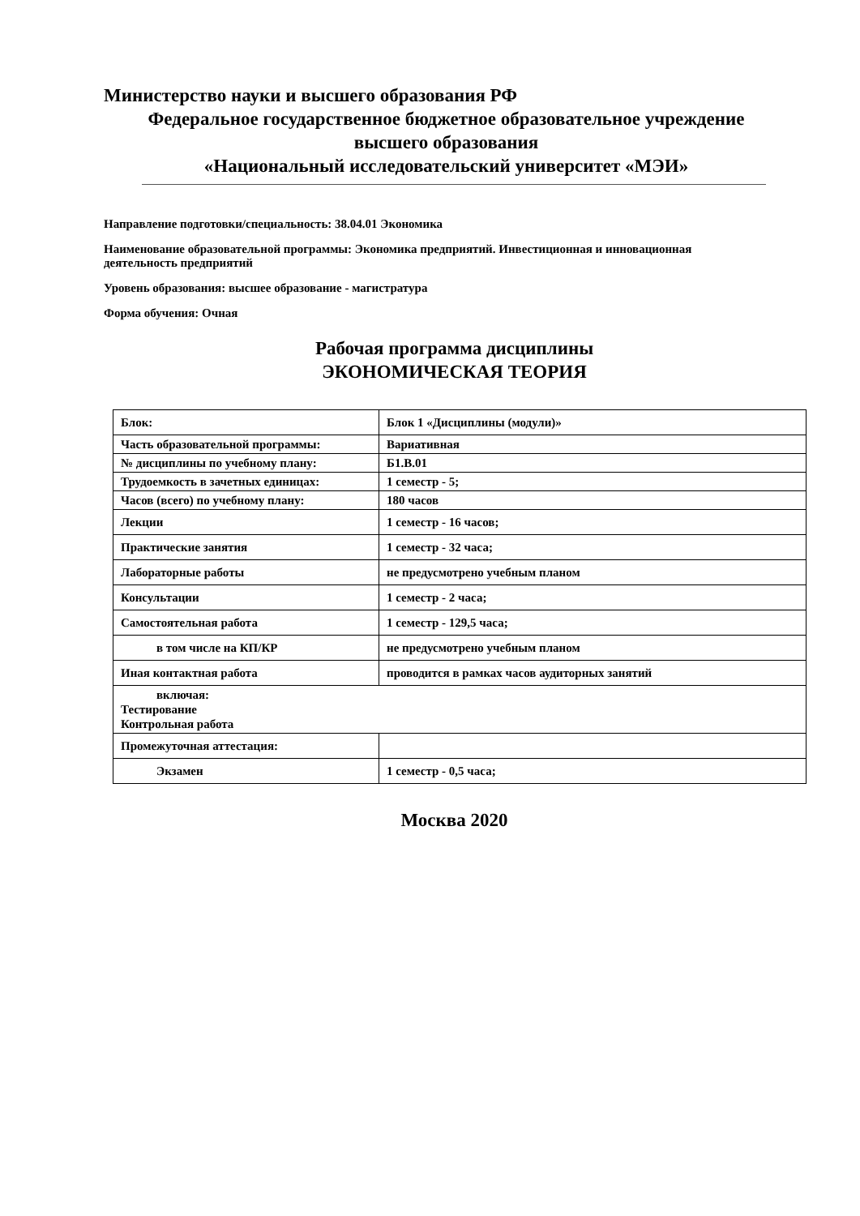Министерство науки и высшего образования РФ
Федеральное государственное бюджетное образовательное учреждение
высшего образования
«Национальный исследовательский университет «МЭИ»
Направление подготовки/специальность: 38.04.01 Экономика
Наименование образовательной программы: Экономика предприятий. Инвестиционная и инновационная деятельность предприятий
Уровень образования: высшее образование - магистратура
Форма обучения: Очная
Рабочая программа дисциплины
ЭКОНОМИЧЕСКАЯ ТЕОРИЯ
| Блок: | Блок 1 «Дисциплины (модули)» |
| Часть образовательной программы: | Вариативная |
| № дисциплины по учебному плану: | Б1.В.01 |
| Трудоемкость в зачетных единицах: | 1 семестр - 5; |
| Часов (всего) по учебному плану: | 180 часов |
| Лекции | 1 семестр - 16 часов; |
| Практические занятия | 1 семестр - 32 часа; |
| Лабораторные работы | не предусмотрено учебным планом |
| Консультации | 1 семестр - 2 часа; |
| Самостоятельная работа | 1 семестр - 129,5 часа; |
| в том числе на КП/КР | не предусмотрено учебным планом |
| Иная контактная работа | проводится в рамках часов аудиторных занятий |
| включая: Тестирование Контрольная работа | |
| Промежуточная аттестация: | |
| Экзамен | 1 семестр - 0,5 часа; |
Москва 2020